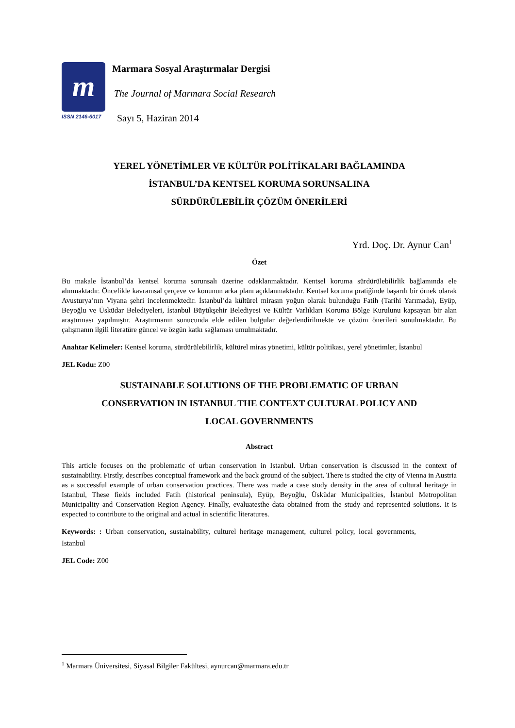m
ISSN 2146-6017
Marmara Sosyal Araştırmalar Dergisi
The Journal of Marmara Social Research
Sayı 5, Haziran 2014
YEREL YÖNETİMLER VE KÜLTÜR POLİTİKALARI BAĞLAMINDA
İSTANBUL’DA KENTSEL KORUMA SORUNSALINA
SÜRDÜRÜLEBİLİR ÇÖZÜM ÖNERİLERİ
Yrd. Doç. Dr. Aynur Can<sup>1</sup>
Özet
Bu makale İstanbul’da kentsel koruma sorunsalı üzerine odaklanmaktadır. Kentsel koruma sürdürülebilirlik bağlamında ele alınmaktadır. Öncelikle kavramsal çerçeve ve konunun arka planı açıklanmaktadır. Kentsel koruma pratiğinde başarılı bir örnek olarak Avusturya’nın Viyana şehri incelenmektedir. İstanbul’da kültürel mirasın yoğun olarak bulunduğu Fatih (Tarihi Yarımada), Eyüp, Beyoğlu ve Üsküdar Belediyeleri, İstanbul Büyükşehir Belediyesi ve Kültür Varlıkları Koruma Bölge Kurulunu kapsayan bir alan araştırması yapılmıştır. Araştırmanın sonucunda elde edilen bulgular değerlendirilmekte ve çözüm önerileri sunulmaktadır. Bu çalışmanın ilgili literatüre güncel ve özgün katkı sağlaması umulmaktadır.
Anahtar Kelimeler: Kentsel koruma, sürdürülebilirlik, kültürel miras yönetimi, kültür politikası, yerel yönetimler, İstanbul
JEL Kodu: Z00
SUSTAINABLE SOLUTIONS OF THE PROBLEMATIC OF URBAN
CONSERVATION IN ISTANBUL THE CONTEXT CULTURAL POLICY AND
LOCAL GOVERNMENTS
Abstract
This article focuses on the problematic of urban conservation in Istanbul. Urban conservation is discussed in the context of sustainability. Firstly, describes conceptual framework and the back ground of the subject. There is studied the city of Vienna in Austria as a successful example of urban conservation practices. There was made a case study density in the area of cultural heritage in Istanbul, These fields included Fatih (historical peninsula), Eyüp, Beyoğlu, Üsküdar Municipalities, İstanbul Metropolitan Municipality and Conservation Region Agency. Finally, evaluatesthe data obtained from the study and represented solutions. It is expected to contribute to the original and actual in scientific literatures.
Keywords: : Urban conservation, sustainability, culturel heritage management, culturel policy, local governments, Istanbul
JEL Code: Z00
<sup>1</sup> Marmara Üniversitesi, Siyasal Bilgiler Fakültesi, aynurcan@marmara.edu.tr